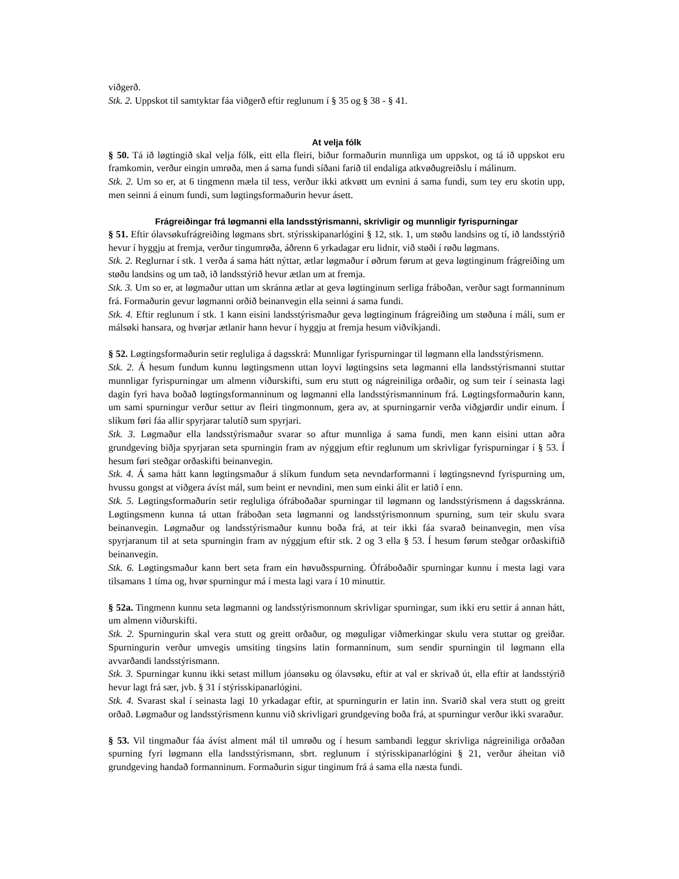viðgerð.
Stk. 2. Uppskot til samtyktar fáa viðgerð eftir reglunum í § 35 og § 38 - § 41.
At velja fólk
§ 50. Tá ið løgtingið skal velja fólk, eitt ella fleiri, biður formaðurin munnliga um uppskot, og tá ið uppskot eru framkomin, verður eingin umrøða, men á sama fundi síðani farið til endaliga atkvøðugreiðslu í málinum.
Stk. 2. Um so er, at 6 tingmenn mæla til tess, verður ikki atkvøtt um evnini á sama fundi, sum tey eru skotin upp, men seinni á einum fundi, sum løgtingsformaðurin hevur ásett.
Frágreiðingar frá løgmanni ella landsstýrismanni, skrivligir og munnligir fyrispurningar
§ 51. Eftir ólavsøkufrágreiðing løgmans sbrt. stýrisskipanarlógini § 12, stk. 1, um støðu landsins og tí, ið landsstýrið hevur í hyggju at fremja, verður tingumrøða, áðrenn 6 yrkadagar eru lidnir, við støði í røðu løgmans.
Stk. 2. Reglurnar í stk. 1 verða á sama hátt nýttar, ætlar løgmaður í øðrum førum at geva løgtinginum frágreiðing um støðu landsins og um tað, ið landsstýrið hevur ætlan um at fremja.
Stk. 3. Um so er, at løgmaður uttan um skránna ætlar at geva løgtinginum serliga fráboðan, verður sagt formanninum frá. Formaðurin gevur løgmanni orðið beinanvegin ella seinni á sama fundi.
Stk. 4. Eftir reglunum í stk. 1 kann eisini landsstýrismaður geva løgtinginum frágreiðing um støðuna í máli, sum er málsøki hansara, og hvørjar ætlanir hann hevur í hyggju at fremja hesum viðvíkjandi.
§ 52. Løgtingsformaðurin setir regluliga á dagsskrá: Munnligar fyrispurningar til løgmann ella landsstýrismenn.
Stk. 2. Á hesum fundum kunnu løgtingsmenn uttan loyvi løgtingsins seta løgmanni ella landsstýrismanni stuttar munnligar fyrispurningar um almenn viðurskifti, sum eru stutt og nágreiniliga orðaðir, og sum teir í seinasta lagi dagin fyri hava boðað løgtingsformanninum og løgmanni ella landsstýrismanninum frá. Løgtingsformaðurin kann, um sami spurningur verður settur av fleiri tingmonnum, gera av, at spurningarnir verða viðgjørdir undir einum. Í slíkum føri fáa allir spyrjarar talutíð sum spyrjari.
Stk. 3. Løgmaður ella landsstýrismaður svarar so aftur munnliga á sama fundi, men kann eisini uttan aðra grundgeving biðja spyrjaran seta spurningin fram av nýggjum eftir reglunum um skrivligar fyrispurningar í § 53. Í hesum føri steðgar orðaskifti beinanvegin.
Stk. 4. Á sama hátt kann løgtingsmaður á slíkum fundum seta nevndarformanni í løgtingsnevnd fyrispurning um, hvussu gongst at viðgera ávíst mál, sum beint er nevndini, men sum einki álit er latið í enn.
Stk. 5. Løgtingsformaðurin setir regluliga ófráboðaðar spurningar til løgmann og landsstýrismenn á dagsskránna. Løgtingsmenn kunna tá uttan fráboðan seta løgmanni og landsstýrismonnum spurning, sum teir skulu svara beinanvegin. Løgmaður og landsstýrismaður kunnu boða frá, at teir ikki fáa svarað beinanvegin, men vísa spyrjaranum til at seta spurningin fram av nýggjum eftir stk. 2 og 3 ella § 53. Í hesum førum steðgar orðaskiftið beinanvegin.
Stk. 6. Løgtingsmaður kann bert seta fram ein høvuðsspurning. Ófráboðaðir spurningar kunnu í mesta lagi vara tilsamans 1 tíma og, hvør spurningur má í mesta lagi vara í 10 minuttir.
§ 52a. Tingmenn kunnu seta løgmanni og landsstýrismonnum skrivligar spurningar, sum ikki eru settir á annan hátt, um almenn viðurskifti.
Stk. 2. Spurningurin skal vera stutt og greitt orðaður, og møguligar viðmerkingar skulu vera stuttar og greiðar. Spurningurin verður umvegis umsiting tingsins latin formanninum, sum sendir spurningin til løgmann ella avvarðandi landsstýrismann.
Stk. 3. Spurningar kunnu ikki setast millum jóansøku og ólavsøku, eftir at val er skrivað út, ella eftir at landsstýrið hevur lagt frá sær, jvb. § 31 í stýrisskipanarlógini.
Stk. 4. Svarast skal í seinasta lagi 10 yrkadagar eftir, at spurningurin er latin inn. Svarið skal vera stutt og greitt orðað. Løgmaður og landsstýrismenn kunnu við skrivligari grundgeving boða frá, at spurningur verður ikki svaraður.
§ 53. Vil tingmaður fáa ávíst alment mál til umrøðu og í hesum sambandi leggur skrivliga nágreiniliga orðaðan spurning fyri løgmann ella landsstýrismann, sbrt. reglunum í stýrisskipanarlógini § 21, verður áheitan við grundgeving handað formanninum. Formaðurin sigur tinginum frá á sama ella næsta fundi.